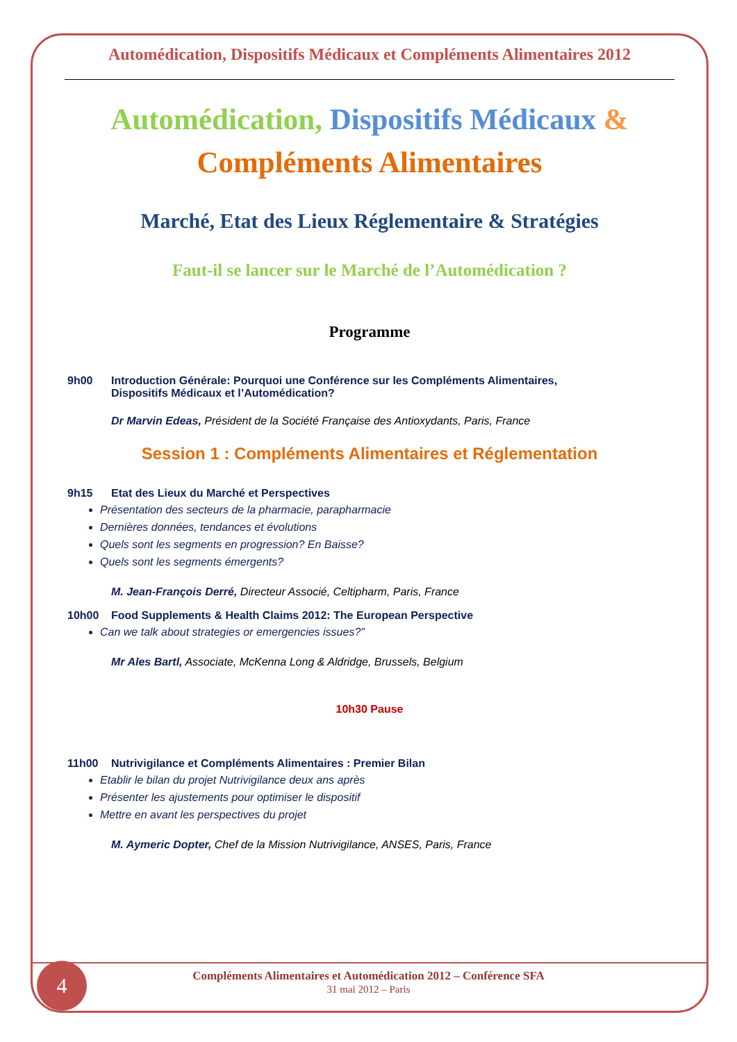Automédication, Dispositifs Médicaux et Compléments Alimentaires 2012
Automédication, Dispositifs Médicaux &
Compléments Alimentaires
Marché, Etat des Lieux Réglementaire & Stratégies
Faut-il se lancer sur le Marché de l’Automédication ?
Programme
9h00 Introduction Générale: Pourquoi une Conférence sur les Compléments Alimentaires,
Dispositifs Médicaux et l’Automédication?
Dr Marvin Edeas, Président de la Société Française des Antioxydants, Paris, France
Session 1 : Compléments Alimentaires et Réglementation
9h15 Etat des Lieux du Marché et Perspectives
Présentation des secteurs de la pharmacie, parapharmacie
Dernières données, tendances et évolutions
Quels sont les segments en progression? En Baisse?
Quels sont les segments émergents?
M. Jean-François Derré, Directeur Associé, Celtipharm, Paris, France
10h00 Food Supplements & Health Claims 2012: The European Perspective
Can we talk about strategies or emergencies issues?”
Mr Ales Bartl, Associate, McKenna Long & Aldridge, Brussels, Belgium
10h30 Pause
11h00 Nutrivigilance et Compléments Alimentaires : Premier Bilan
Etablir le bilan du projet Nutrivigilance deux ans après
Présenter les ajustements pour optimiser le dispositif
Mettre en avant les perspectives du projet
M. Aymeric Dopter, Chef de la Mission Nutrivigilance, ANSES, Paris, France
Compléments Alimentaires et Automédication 2012 – Conférence SFA
31 mai 2012 – Paris
4